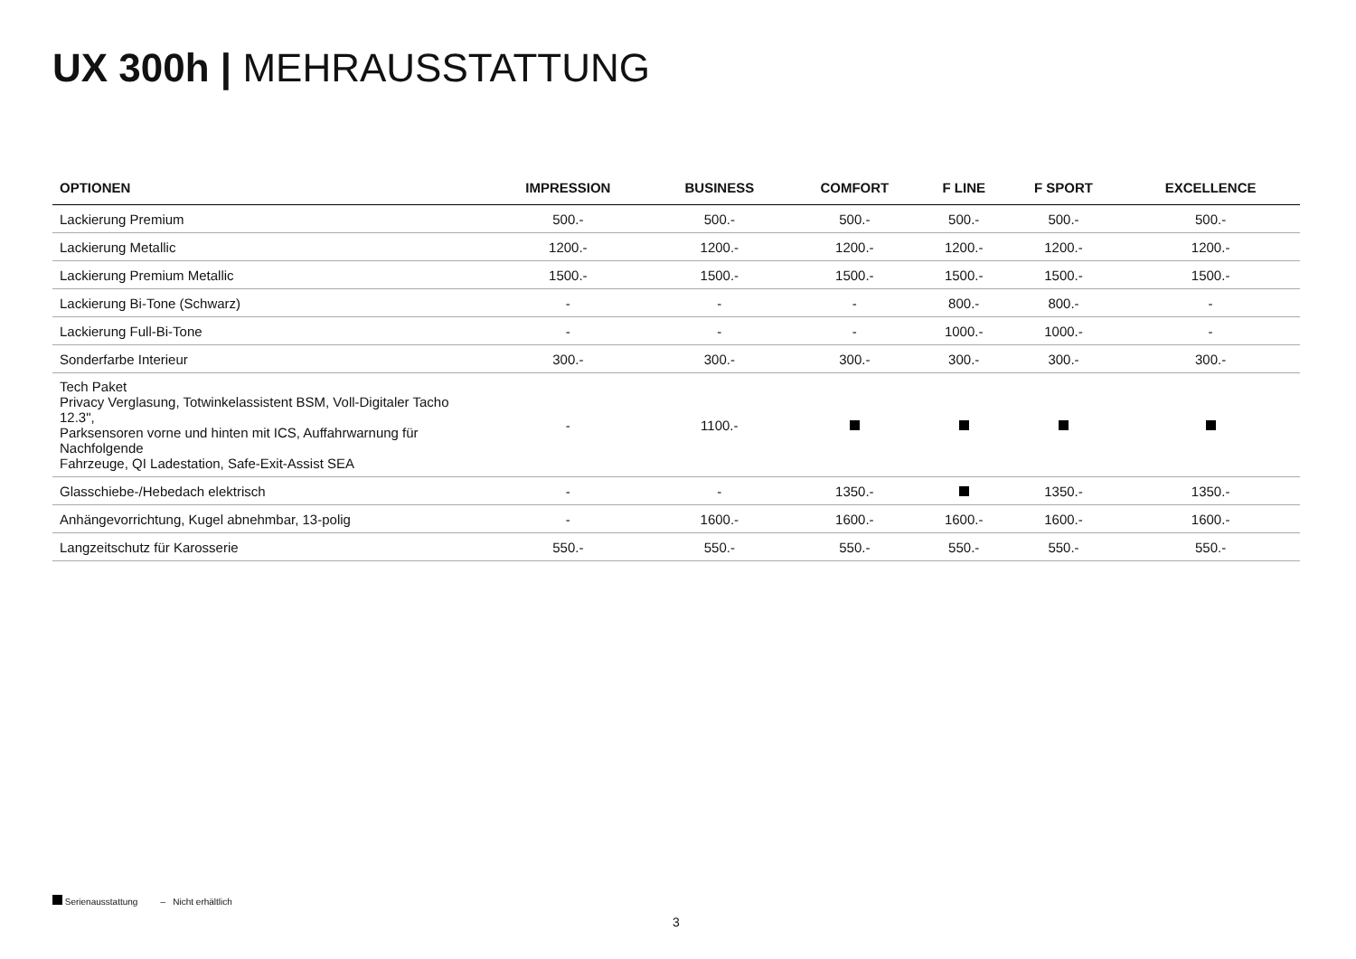UX 300h | MEHRAUSSTATTUNG
| OPTIONEN | IMPRESSION | BUSINESS | COMFORT | F LINE | F SPORT | EXCELLENCE |
| --- | --- | --- | --- | --- | --- | --- |
| Lackierung Premium | 500.- | 500.- | 500.- | 500.- | 500.- | 500.- |
| Lackierung Metallic | 1200.- | 1200.- | 1200.- | 1200.- | 1200.- | 1200.- |
| Lackierung Premium Metallic | 1500.- | 1500.- | 1500.- | 1500.- | 1500.- | 1500.- |
| Lackierung Bi-Tone (Schwarz) | - | - | - | 800.- | 800.- | - |
| Lackierung Full-Bi-Tone | - | - | - | 1000.- | 1000.- | - |
| Sonderfarbe Interieur | 300.- | 300.- | 300.- | 300.- | 300.- | 300.- |
| Tech Paket Privacy Verglasung, Totwinkelassistent BSM, Voll-Digitaler Tacho 12.3", Parksensoren vorne und hinten mit ICS, Auffahrwarnung für Nachfolgende Fahrzeuge, QI Ladestation, Safe-Exit-Assist SEA | - | 1100.- | | | | |
| Glasschiebe-/Hebedach elektrisch | - | - | 1350.- | | 1350.- | 1350.- |
| Anhängevorrichtung, Kugel abnehmbar, 13-polig | - | 1600.- | 1600.- | 1600.- | 1600.- | 1600.- |
| Langzeitschutz für Karosserie | 550.- | 550.- | 550.- | 550.- | 550.- | 550.- |
Serienausstattung – Nicht erhältlich
3